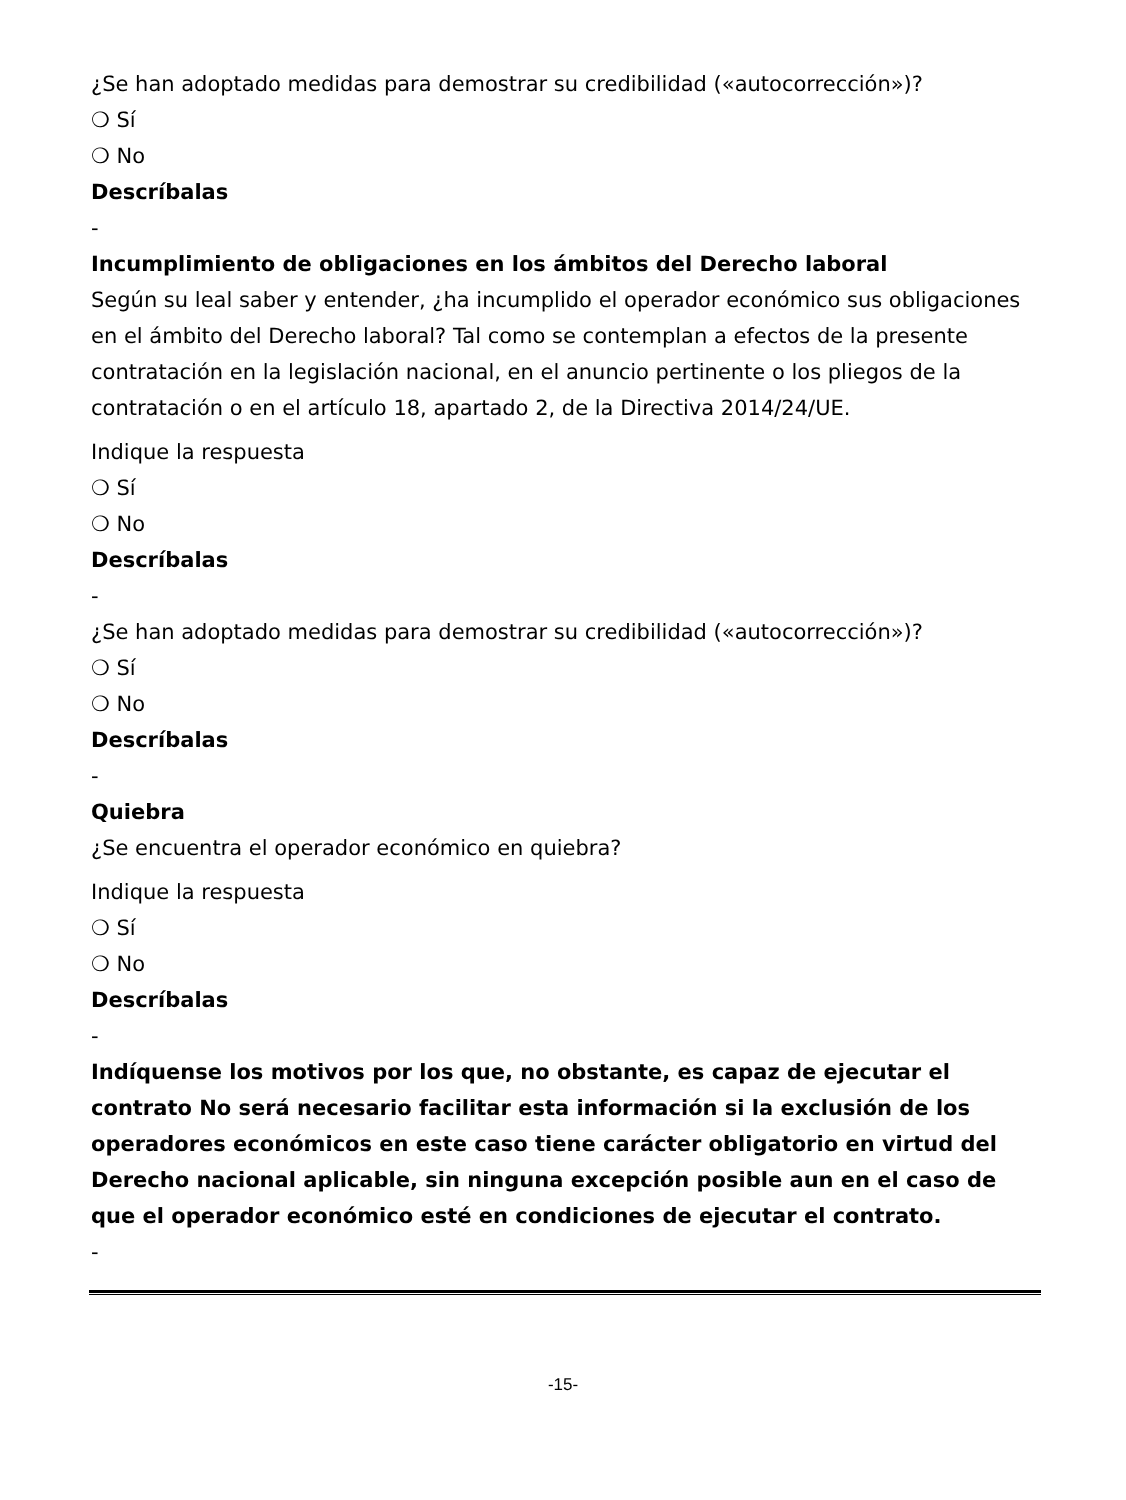¿Se han adoptado medidas para demostrar su credibilidad («autocorrección»)?
❍ Sí
❍ No
Descríbalas
-
Incumplimiento de obligaciones en los ámbitos del Derecho laboral
Según su leal saber y entender, ¿ha incumplido el operador económico sus obligaciones en el ámbito del Derecho laboral? Tal como se contemplan a efectos de la presente contratación en la legislación nacional, en el anuncio pertinente o los pliegos de la contratación o en el artículo 18, apartado 2, de la Directiva 2014/24/UE.
Indique la respuesta
❍ Sí
❍ No
Descríbalas
-
¿Se han adoptado medidas para demostrar su credibilidad («autocorrección»)?
❍ Sí
❍ No
Descríbalas
-
Quiebra
¿Se encuentra el operador económico en quiebra?
Indique la respuesta
❍ Sí
❍ No
Descríbalas
-
Indíquense los motivos por los que, no obstante, es capaz de ejecutar el contrato No será necesario facilitar esta información si la exclusión de los operadores económicos en este caso tiene carácter obligatorio en virtud del Derecho nacional aplicable, sin ninguna excepción posible aun en el caso de que el operador económico esté en condiciones de ejecutar el contrato.
-
-15-